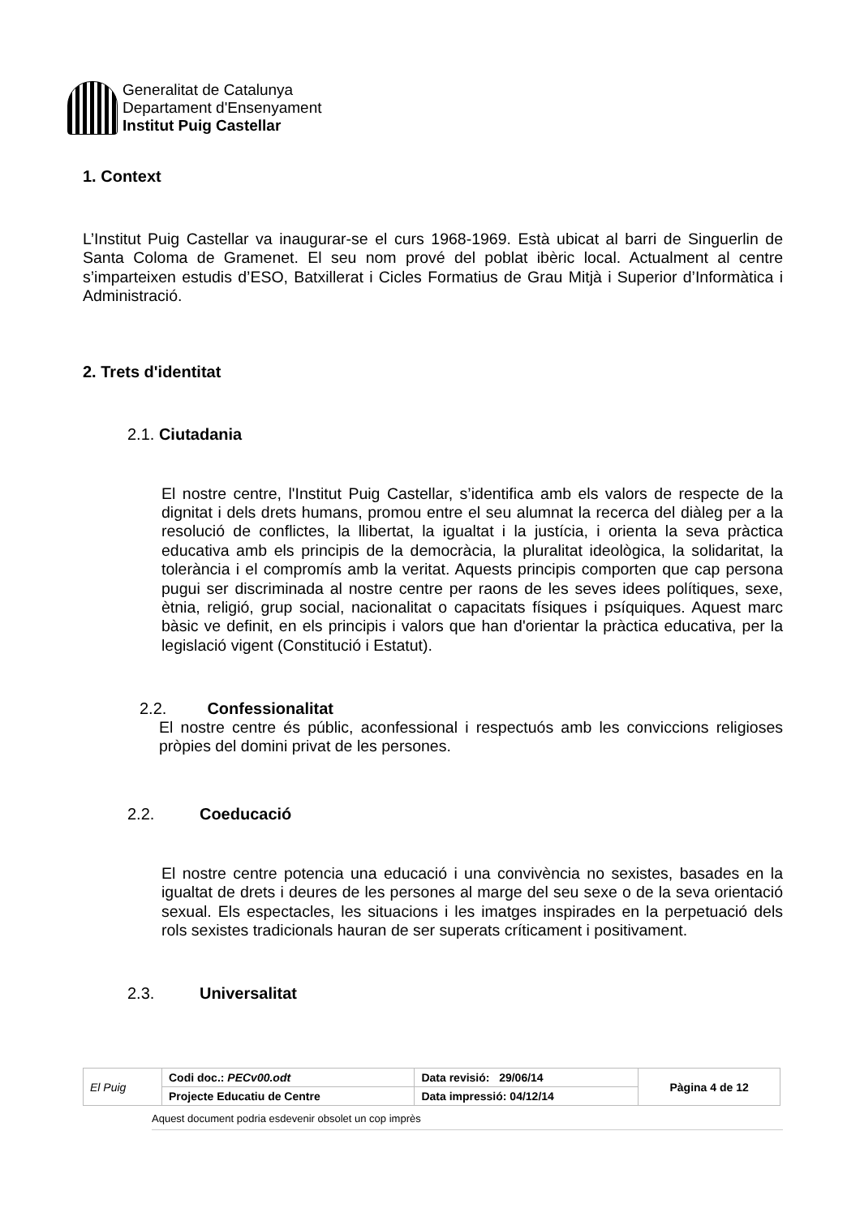Generalitat de Catalunya
Departament d'Ensenyament
Institut Puig Castellar
1. Context
L’Institut Puig Castellar va inaugurar-se el curs 1968-1969. Està ubicat al barri de Singuerlin de Santa Coloma de Gramenet. El seu nom prové del poblat ibèric local. Actualment al centre s’imparteixen estudis d’ESO, Batxillerat i Cicles Formatius de Grau Mitjà i Superior d’Informàtica i Administració.
2. Trets d'identitat
2.1. Ciutadania
El nostre centre, l'Institut Puig Castellar, s’identifica amb els valors de respecte de la dignitat i dels drets humans, promou entre el seu alumnat la recerca del diàleg per a la resolució de conflictes, la llibertat, la igualtat i la justícia, i orienta la seva pràctica educativa amb els principis de la democràcia, la pluralitat ideològica, la solidaritat, la tolerància i el compromís amb la veritat. Aquests principis comporten que cap persona pugui ser discriminada al nostre centre per raons de les seves idees polítiques, sexe, ètnia, religió, grup social, nacionalitat o capacitats físiques i psíquiques. Aquest marc bàsic ve definit, en els principis i valors que han d'orientar la pràctica educativa, per la legislació vigent (Constitució i Estatut).
2.2. Confessionalitat
El nostre centre és públic, aconfessional i respectuós amb les conviccions religioses pròpies del domini privat de les persones.
2.2. Coeducació
El nostre centre potencia una educació i una convivència no sexistes, basades en la igualtat de drets i deures de les persones al marge del seu sexe o de la seva orientació sexual. Els espectacles, les situacions i les imatges inspirades en la perpetuació dels rols sexistes tradicionals hauran de ser superats críticament i positivament.
2.3. Universalitat
| El Puig | Codi doc.: PECv00.odt | Data revisió: 29/06/14 | Pàgina 4 de 12 |
| | Projecte Educatiu de Centre | Data impressió: 04/12/14 | |
Aquest document podria esdevenir obsolet un cop imprès